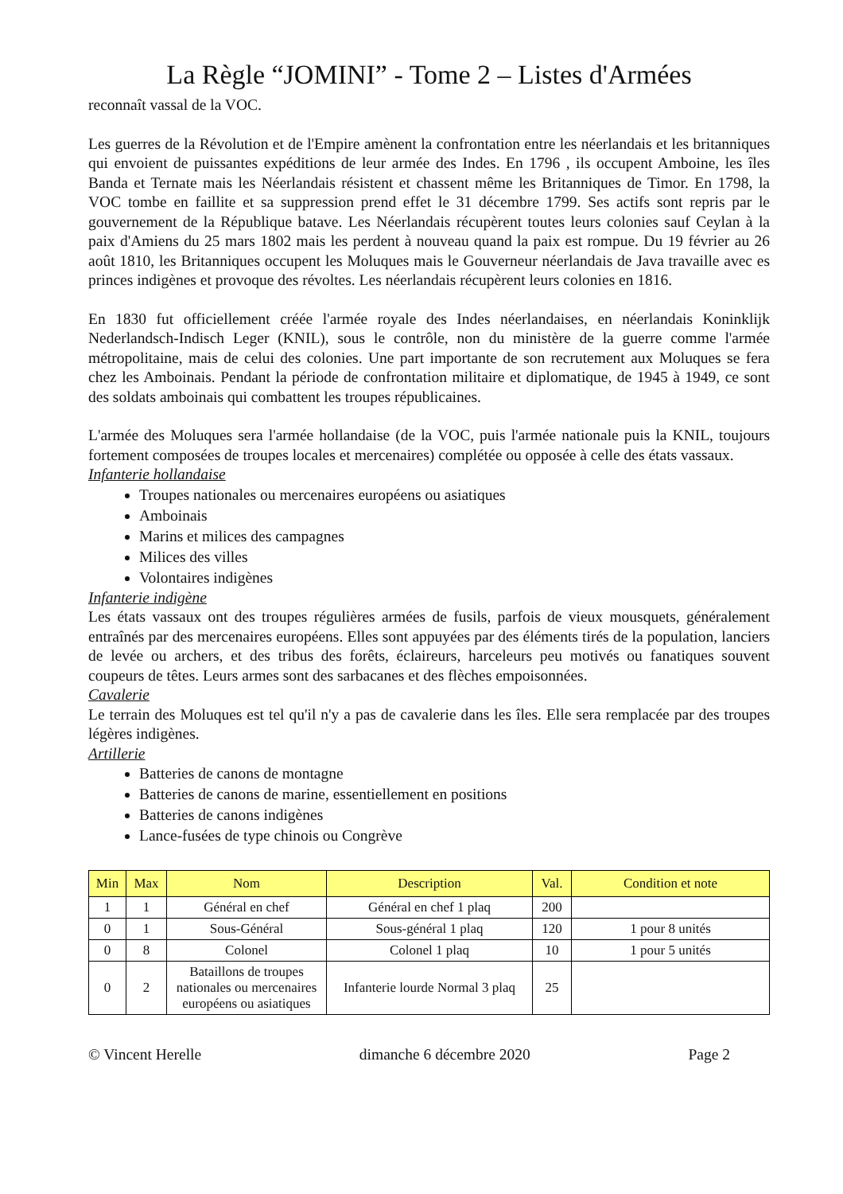La Règle “JOMINI” - Tome 2 – Listes d'Armées
reconnaît vassal de la VOC.
Les guerres de la Révolution et de l'Empire amènent la confrontation entre les néerlandais et les britanniques qui envoient de puissantes expéditions de leur armée des Indes. En 1796 , ils occupent Amboine, les îles Banda et Ternate mais les Néerlandais résistent et chassent même les Britanniques de Timor. En 1798, la VOC tombe en faillite et sa suppression prend effet le 31 décembre 1799. Ses actifs sont repris par le gouvernement de la République batave. Les Néerlandais récupèrent toutes leurs colonies sauf Ceylan à la paix d'Amiens du 25 mars 1802 mais les perdent à nouveau quand la paix est rompue. Du 19 février au 26 août 1810, les Britanniques occupent les Moluques mais le Gouverneur néerlandais de Java travaille avec es princes indigènes et provoque des révoltes. Les néerlandais récupèrent leurs colonies en 1816.
En 1830 fut officiellement créée l'armée royale des Indes néerlandaises, en néerlandais Koninklijk Nederlandsch-Indisch Leger (KNIL), sous le contrôle, non du ministère de la guerre comme l'armée métropolitaine, mais de celui des colonies. Une part importante de son recrutement aux Moluques se fera chez les Amboinais. Pendant la période de confrontation militaire et diplomatique, de 1945 à 1949, ce sont des soldats amboinais qui combattent les troupes républicaines.
L'armée des Moluques sera l'armée hollandaise (de la VOC, puis l'armée nationale puis la KNIL, toujours fortement composées de troupes locales et mercenaires) complétée ou opposée à celle des états vassaux.
Infanterie hollandaise
Troupes nationales ou mercenaires européens ou asiatiques
Amboinais
Marins et milices des campagnes
Milices des villes
Volontaires indigènes
Infanterie indigène
Les états vassaux ont des troupes régulières armées de fusils, parfois de vieux mousquets, généralement entraînés par des mercenaires européens. Elles sont appuyées par des éléments tirés de la population, lanciers de levée ou archers, et des tribus des forêts, éclaireurs, harceleurs peu motivés ou fanatiques souvent coupeurs de têtes. Leurs armes sont des sarbacanes et des flèches empoisonnées.
Cavalerie
Le terrain des Moluques est tel qu'il n'y a pas de cavalerie dans les îles. Elle sera remplacée par des troupes légères indigènes.
Artillerie
Batteries de canons de montagne
Batteries de canons de marine, essentiellement en positions
Batteries de canons indigènes
Lance-fusées de type chinois ou Congrève
| Min | Max | Nom | Description | Val. | Condition et note |
| --- | --- | --- | --- | --- | --- |
| 1 | 1 | Général en chef | Général en chef 1 plaq | 200 | |
| 0 | 1 | Sous-Général | Sous-général 1 plaq | 120 | 1 pour 8 unités |
| 0 | 8 | Colonel | Colonel 1 plaq | 10 | 1 pour 5 unités |
| 0 | 2 | Bataillons de troupes nationales ou mercenaires européens ou asiatiques | Infanterie lourde Normal 3 plaq | 25 | |
© Vincent Herelle dimanche 6 décembre 2020 Page 2